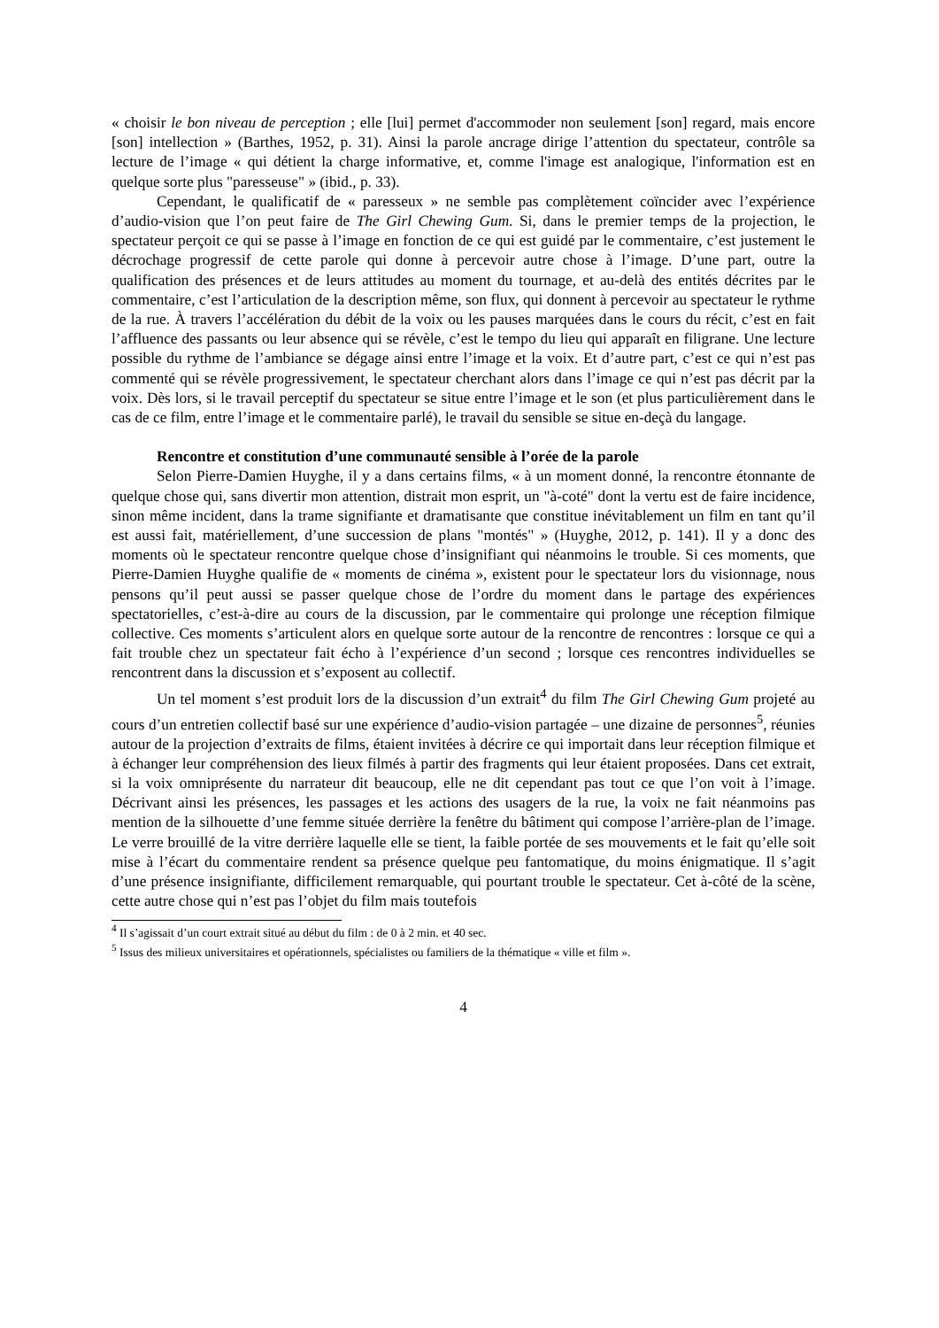« choisir le bon niveau de perception ; elle [lui] permet d'accommoder non seulement [son] regard, mais encore [son] intellection » (Barthes, 1952, p. 31). Ainsi la parole ancrage dirige l’attention du spectateur, contrôle sa lecture de l’image « qui détient la charge informative, et, comme l'image est analogique, l'information est en quelque sorte plus "paresseuse" » (ibid., p. 33).
Cependant, le qualificatif de « paresseux » ne semble pas complètement coïncider avec l’expérience d’audio-vision que l’on peut faire de The Girl Chewing Gum. Si, dans le premier temps de la projection, le spectateur perçoit ce qui se passe à l’image en fonction de ce qui est guidé par le commentaire, c’est justement le décrochage progressif de cette parole qui donne à percevoir autre chose à l’image. D’une part, outre la qualification des présences et de leurs attitudes au moment du tournage, et au-delà des entités décrites par le commentaire, c’est l’articulation de la description même, son flux, qui donnent à percevoir au spectateur le rythme de la rue. À travers l’accélération du débit de la voix ou les pauses marquées dans le cours du récit, c’est en fait l’affluence des passants ou leur absence qui se révèle, c’est le tempo du lieu qui apparaît en filigrane. Une lecture possible du rythme de l’ambiance se dégage ainsi entre l’image et la voix. Et d’autre part, c’est ce qui n’est pas commenté qui se révèle progressivement, le spectateur cherchant alors dans l’image ce qui n’est pas décrit par la voix. Dès lors, si le travail perceptif du spectateur se situe entre l’image et le son (et plus particulièrement dans le cas de ce film, entre l’image et le commentaire parlé), le travail du sensible se situe en-deçà du langage.
Rencontre et constitution d’une communauté sensible à l’orée de la parole
Selon Pierre-Damien Huyghe, il y a dans certains films, « à un moment donné, la rencontre étonnante de quelque chose qui, sans divertir mon attention, distrait mon esprit, un "à-coté" dont la vertu est de faire incidence, sinon même incident, dans la trame signifiante et dramatisante que constitue inévitablement un film en tant qu’il est aussi fait, matériellement, d’une succession de plans "montés" » (Huyghe, 2012, p. 141). Il y a donc des moments où le spectateur rencontre quelque chose d’insignifiant qui néanmoins le trouble. Si ces moments, que Pierre-Damien Huyghe qualifie de « moments de cinéma », existent pour le spectateur lors du visionnage, nous pensons qu’il peut aussi se passer quelque chose de l’ordre du moment dans le partage des expériences spectatorielles, c’est-à-dire au cours de la discussion, par le commentaire qui prolonge une réception filmique collective. Ces moments s’articulent alors en quelque sorte autour de la rencontre de rencontres : lorsque ce qui a fait trouble chez un spectateur fait écho à l’expérience d’un second ; lorsque ces rencontres individuelles se rencontrent dans la discussion et s’exposent au collectif.
Un tel moment s’est produit lors de la discussion d’un extrait<sup>4</sup> du film The Girl Chewing Gum projeté au cours d’un entretien collectif basé sur une expérience d’audio-vision partagée – une dizaine de personnes<sup>5</sup>, réunies autour de la projection d’extraits de films, étaient invitées à décrire ce qui importait dans leur réception filmique et à échanger leur compréhension des lieux filmés à partir des fragments qui leur étaient proposées. Dans cet extrait, si la voix omniprésente du narrateur dit beaucoup, elle ne dit cependant pas tout ce que l’on voit à l’image. Décrivant ainsi les présences, les passages et les actions des usagers de la rue, la voix ne fait néanmoins pas mention de la silhouette d’une femme située derrière la fenêtre du bâtiment qui compose l’arrière-plan de l’image. Le verre brouillé de la vitre derrière laquelle elle se tient, la faible portée de ses mouvements et le fait qu’elle soit mise à l’écart du commentaire rendent sa présence quelque peu fantomatique, du moins énigmatique. Il s’agit d’une présence insignifiante, difficilement remarquable, qui pourtant trouble le spectateur. Cet à-côté de la scène, cette autre chose qui n’est pas l’objet du film mais toutefois
<sup>4</sup> Il s’agissait d’un court extrait situé au début du film : de 0 à 2 min. et 40 sec.
<sup>5</sup> Issus des milieux universitaires et opérationnels, spécialistes ou familiers de la thématique « ville et film ».
4